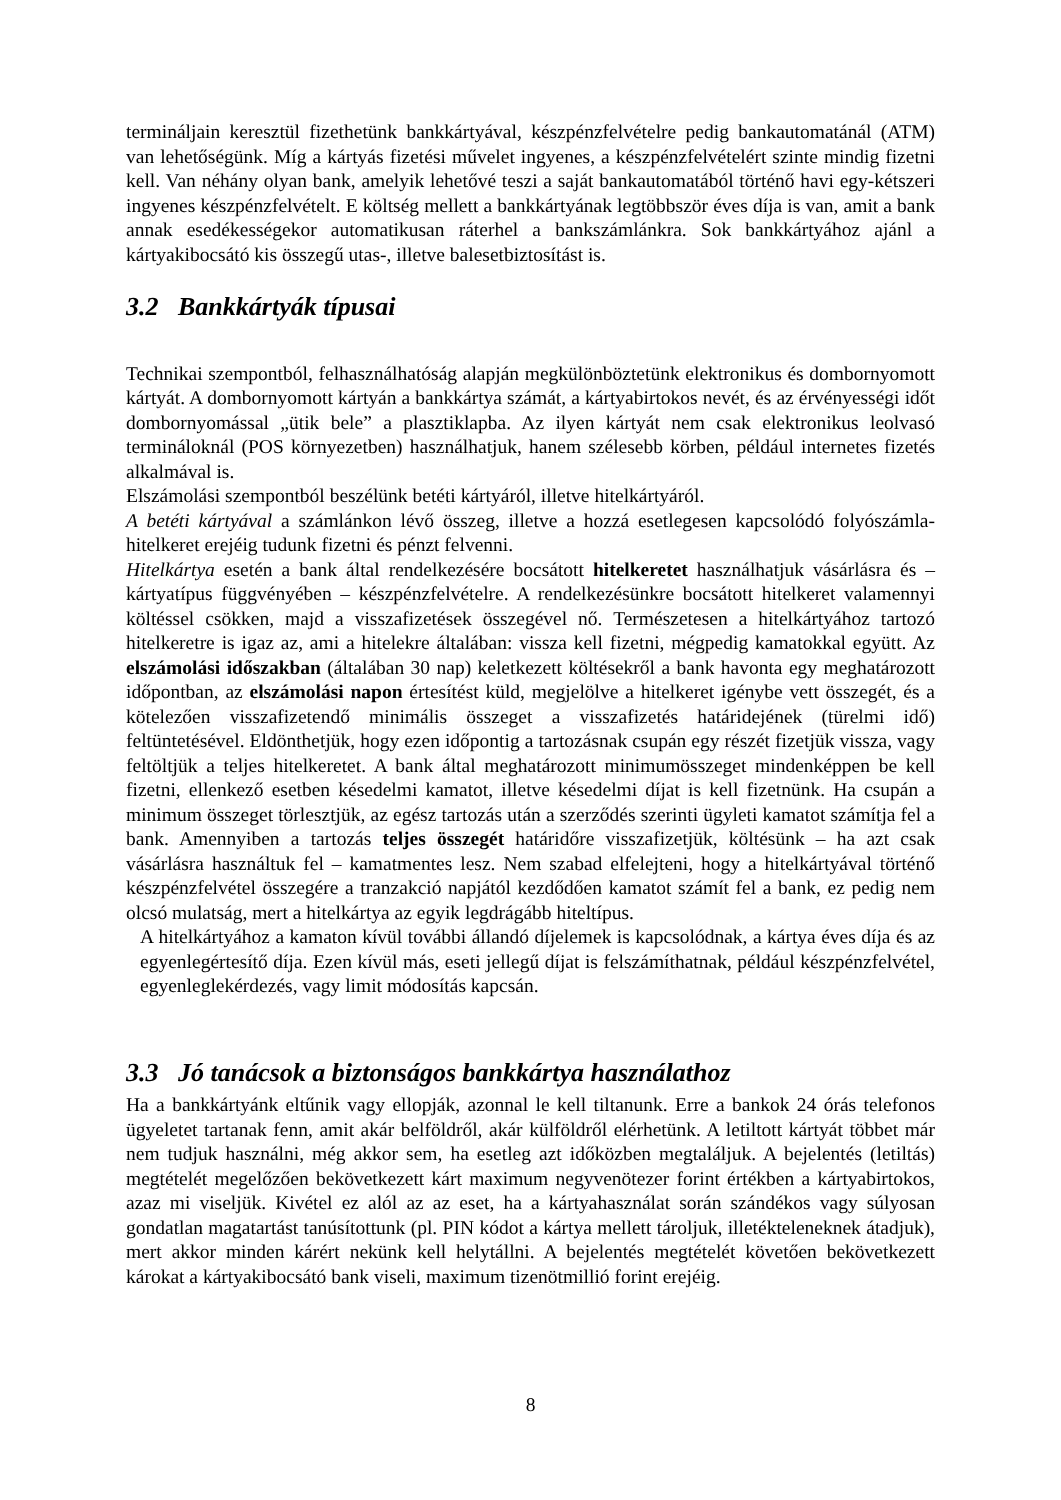termináljain keresztül fizethetünk bankkártyával, készpénzfelvételre pedig bankautomatánál (ATM) van lehetőségünk. Míg a kártyás fizetési művelet ingyenes, a készpénzfelvételért szinte mindig fizetni kell. Van néhány olyan bank, amelyik lehetővé teszi a saját bankautomatából történő havi egy-kétszeri ingyenes készpénzfelvételt. E költség mellett a bankkártyának legtöbbször éves díja is van, amit a bank annak esedékességekor automatikusan ráterhel a bankszámlánkra. Sok bankkártyához ajánl a kártyakibocsátó kis összegű utas-, illetve balesetbiztosítást is.
3.2 Bankkártyák típusai
Technikai szempontból, felhasználhatóság alapján megkülönböztetünk elektronikus és dombornyomott kártyát. A dombornyomott kártyán a bankkártya számát, a kártyabirtokos nevét, és az érvényességi időt dombornyomással „ütik bele” a plasztiklapba. Az ilyen kártyát nem csak elektronikus leolvasó termináloknál (POS környezetben) használhatjuk, hanem szélesebb körben, például internetes fizetés alkalmával is.
Elszámolási szempontból beszélünk betéti kártyáról, illetve hitelkártyáról.
A betéti kártyával a számlánkon lévő összeg, illetve a hozzá esetlegesen kapcsolódó folyószámla-hitelkeret erejéig tudunk fizetni és pénzt felvenni.
Hitelkártya esetén a bank által rendelkezésére bocsátott hitelkeretet használhatjuk vásárlásra és – kártyatípus függvényében – készpénzfelvételre. A rendelkezésünkre bocsátott hitelkeret valamennyi költéssel csökken, majd a visszafizetések összegével nő. Természetesen a hitelkártyához tartozó hitelkeretre is igaz az, ami a hitelekre általában: vissza kell fizetni, mégpedig kamatokkal együtt. Az elszámolási időszakban (általában 30 nap) keletkezett költésekről a bank havonta egy meghatározott időpontban, az elszámolási napon értesítést küld, megjelölve a hitelkeret igénybe vett összegét, és a kötelezően visszafizetendő minimális összeget a visszafizetés határidejének (türelmi idő) feltüntetésével. Eldönthetjük, hogy ezen időpontig a tartozásnak csupán egy részét fizetjük vissza, vagy feltöltjük a teljes hitelkeretet. A bank által meghatározott minimumösszeget mindenképpen be kell fizetni, ellenkező esetben késedelmi kamatot, illetve késedelmi díjat is kell fizetnünk. Ha csupán a minimum összeget törlesztjük, az egész tartozás után a szerződés szerinti ügyleti kamatot számítja fel a bank. Amennyiben a tartozás teljes összegét határidőre visszafizetjük, költésünk – ha azt csak vásárlásra használtuk fel – kamatmentes lesz. Nem szabad elfelejteni, hogy a hitelkártyával történő készpénzfelvétel összegére a tranzakció napjától kezdődően kamatot számít fel a bank, ez pedig nem olcsó mulatság, mert a hitelkártya az egyik legdrágább hiteltípus.
A hitelkártyához a kamaton kívül további állandó díjelemek is kapcsolódnak, a kártya éves díja és az egyenlegértesítő díja. Ezen kívül más, eseti jellegű díjat is felszámíthatnak, például készpénzfelvétel, egyenleglekérdezés, vagy limit módosítás kapcsán.
3.3 Jó tanácsok a biztonságos bankkártya használathoz
Ha a bankkártyánk eltűnik vagy ellopják, azonnal le kell tiltanunk. Erre a bankok 24 órás telefonos ügyeletet tartanak fenn, amit akár belföldről, akár külföldről elérhetünk. A letiltott kártyát többet már nem tudjuk használni, még akkor sem, ha esetleg azt időközben megtaláljuk. A bejelentés (letiltás) megtételét megelőzően bekövetkezett kárt maximum negyvenötezer forint értékben a kártyabirtokos, azaz mi viseljük. Kivétel ez alól az az eset, ha a kártyahasználat során szándékos vagy súlyosan gondatlan magatartást tanúsítottunk (pl. PIN kódot a kártya mellett tároljuk, illetékteleneknek átadjuk), mert akkor minden kárért nekünk kell helytállni. A bejelentés megtételét követően bekövetkezett károkat a kártyakibocsátó bank viseli, maximum tizenötmillió forint erejéig.
8